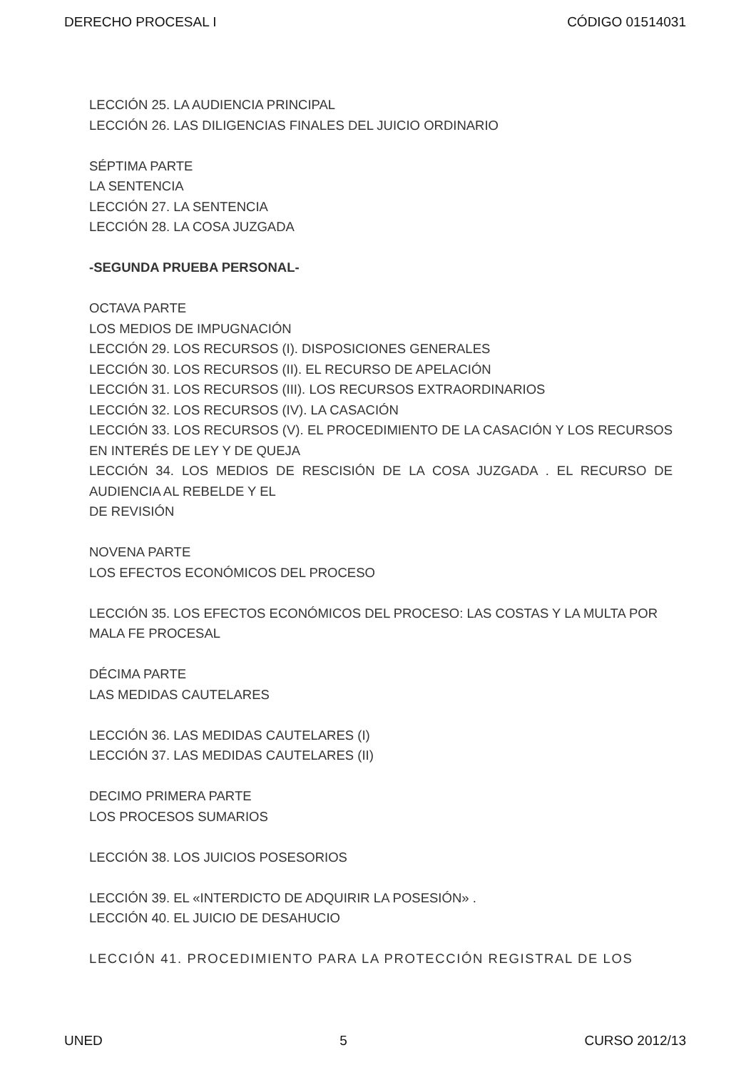DERECHO PROCESAL I CÓDIGO 01514031
LECCIÓN 25. LA AUDIENCIA PRINCIPAL
LECCIÓN 26. LAS DILIGENCIAS FINALES DEL JUICIO ORDINARIO
SÉPTIMA PARTE
LA SENTENCIA
LECCIÓN 27. LA SENTENCIA
LECCIÓN 28. LA COSA JUZGADA
-SEGUNDA PRUEBA PERSONAL-
OCTAVA PARTE
LOS MEDIOS DE IMPUGNACIÓN
LECCIÓN 29. LOS RECURSOS (I). DISPOSICIONES GENERALES
LECCIÓN 30. LOS RECURSOS (II). EL RECURSO DE APELACIÓN
LECCIÓN 31. LOS RECURSOS (III). LOS RECURSOS EXTRAORDINARIOS
LECCIÓN 32. LOS RECURSOS (IV). LA CASACIÓN
LECCIÓN 33. LOS RECURSOS (V). EL PROCEDIMIENTO DE LA CASACIÓN Y LOS RECURSOS EN INTERÉS DE LEY Y DE QUEJA
LECCIÓN 34. LOS MEDIOS DE RESCISIÓN DE LA COSA JUZGADA . EL RECURSO DE AUDIENCIA AL REBELDE Y EL
DE REVISIÓN
NOVENA PARTE
LOS EFECTOS ECONÓMICOS DEL PROCESO
LECCIÓN 35. LOS EFECTOS ECONÓMICOS DEL PROCESO: LAS COSTAS Y LA MULTA POR MALA FE PROCESAL
DÉCIMA PARTE
LAS MEDIDAS CAUTELARES
LECCIÓN 36. LAS MEDIDAS CAUTELARES (I)
LECCIÓN 37. LAS MEDIDAS CAUTELARES (II)
DECIMO PRIMERA PARTE
LOS PROCESOS SUMARIOS
LECCIÓN 38. LOS JUICIOS POSESORIOS
LECCIÓN 39. EL «INTERDICTO DE ADQUIRIR LA POSESIÓN» .
LECCIÓN 40. EL JUICIO DE DESAHUCIO
LECCIÓN 41. PROCEDIMIENTO PARA LA PROTECCIÓN REGISTRAL DE LOS
UNED 5 CURSO 2012/13